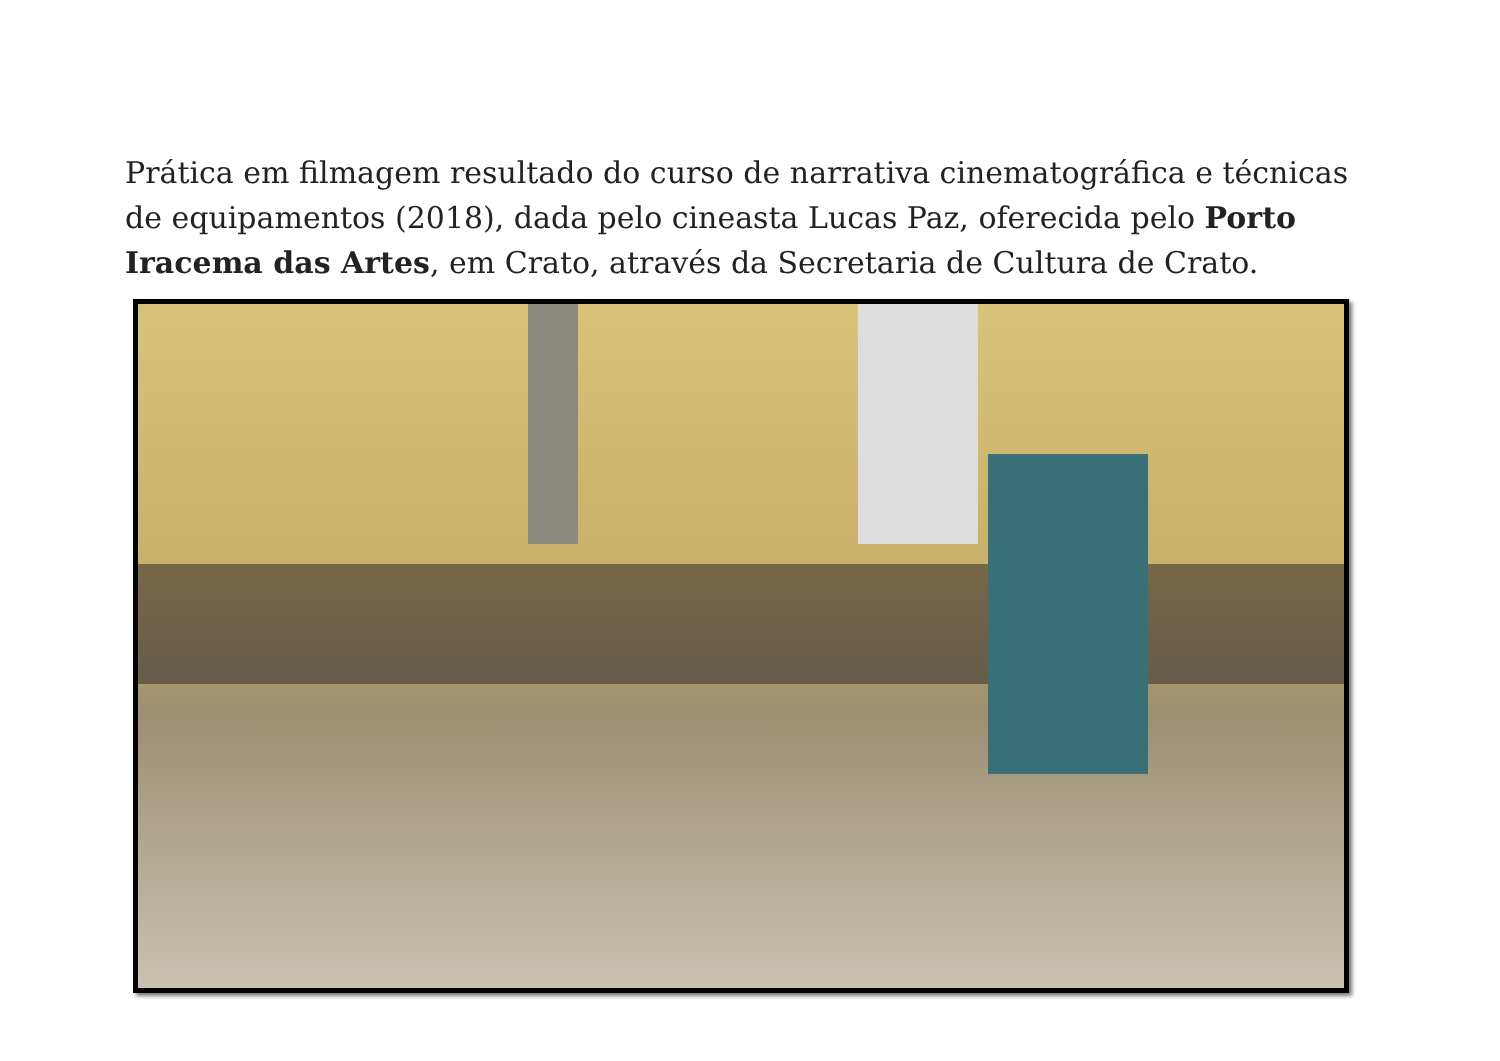Prática em filmagem resultado do curso de narrativa cinematográfica e técnicas de equipamentos (2018), dada pelo cineasta Lucas Paz, oferecida pelo Porto Iracema das Artes, em Crato, através da Secretaria de Cultura de Crato.